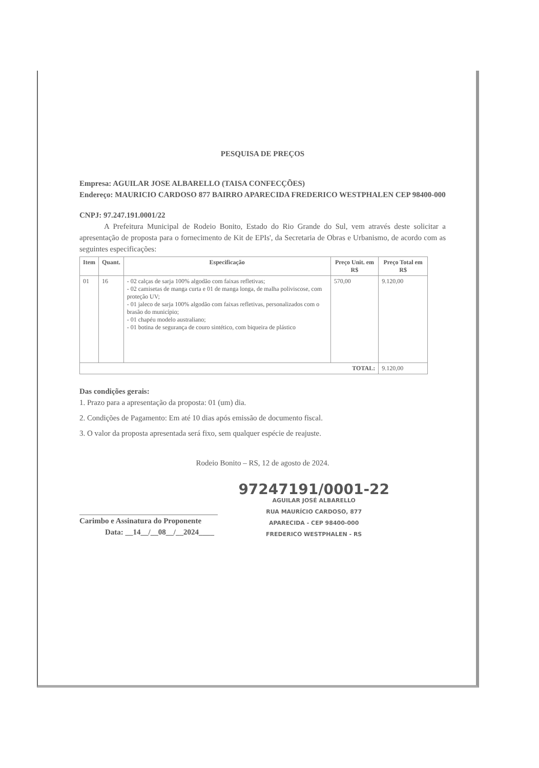PESQUISA DE PREÇOS
Empresa: AGUILAR JOSE ALBARELLO (TAISA CONFECÇÕES)
Endereço: MAURICIO CARDOSO 877 BAIRRO APARECIDA FREDERICO WESTPHALEN CEP 98400-000
CNPJ: 97.247.191.0001/22
A Prefeitura Municipal de Rodeio Bonito, Estado do Rio Grande do Sul, vem através deste solicitar a apresentação de proposta para o fornecimento de Kit de EPIs', da Secretaria de Obras e Urbanismo, de acordo com as seguintes especificações:
| Item | Quant. | Especificação | Preço Unit. em R$ | Preço Total em R$ |
| --- | --- | --- | --- | --- |
| 01 | 16 | - 02 calças de sarja 100% algodão com faixas refletivas; - 02 camisetas de manga curta e 01 de manga longa, de malha poliviscose, com proteção UV; - 01 jaleco de sarja 100% algodão com faixas refletivas, personalizados com o brasão do município; - 01 chapéu modelo australiano; - 01 botina de segurança de couro sintético, com biqueira de plástico | 570,00 | 9.120,00 |
| TOTAL: | | | | 9.120,00 |
Das condições gerais:
1. Prazo para a apresentação da proposta: 01 (um) dia.
2. Condições de Pagamento: Em até 10 dias após emissão de documento fiscal.
3. O valor da proposta apresentada será fixo, sem qualquer espécie de reajuste.
Rodeio Bonito – RS, 12 de agosto de 2024.
Carimbo e Assinatura do Proponente
Data: __14__/__08__/__2024____
97247191/0001-22
AGUILAR JOSÉ ALBARELLO
RUA MAURÍCIO CARDOSO, 877
APARECIDA - CEP 98400-000
FREDERICO WESTPHALEN - RS